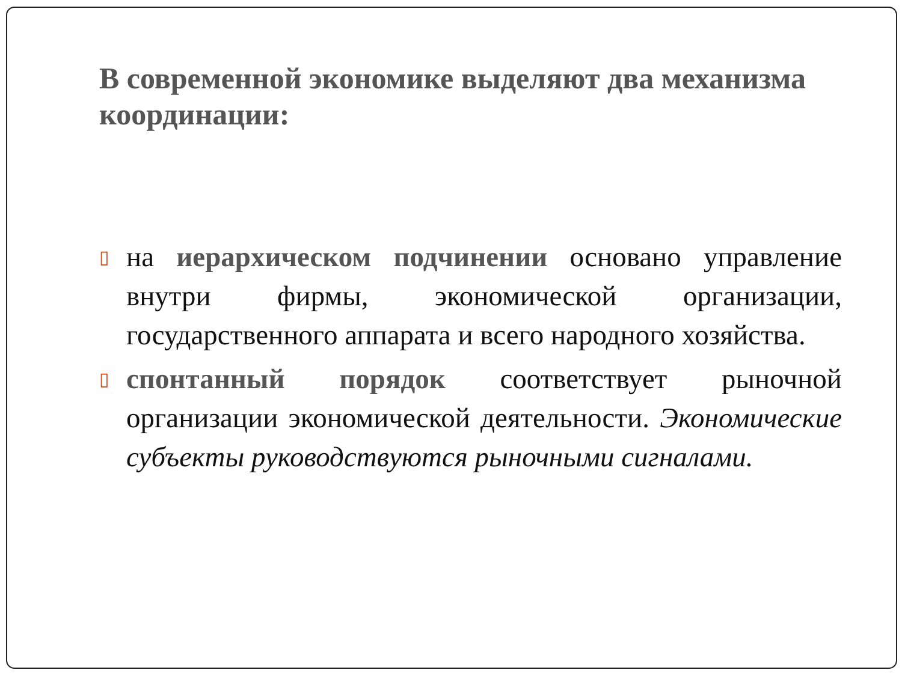В современной экономике выделяют два механизма координации:
▯
на иерархическом подчинении основано управление внутри фирмы, экономической организации, государственного аппарата и всего народного хозяйства.
▯
спонтанный порядок соответствует рыночной организации экономической деятельности. Экономические субъекты руководствуются рыночными сигналами.